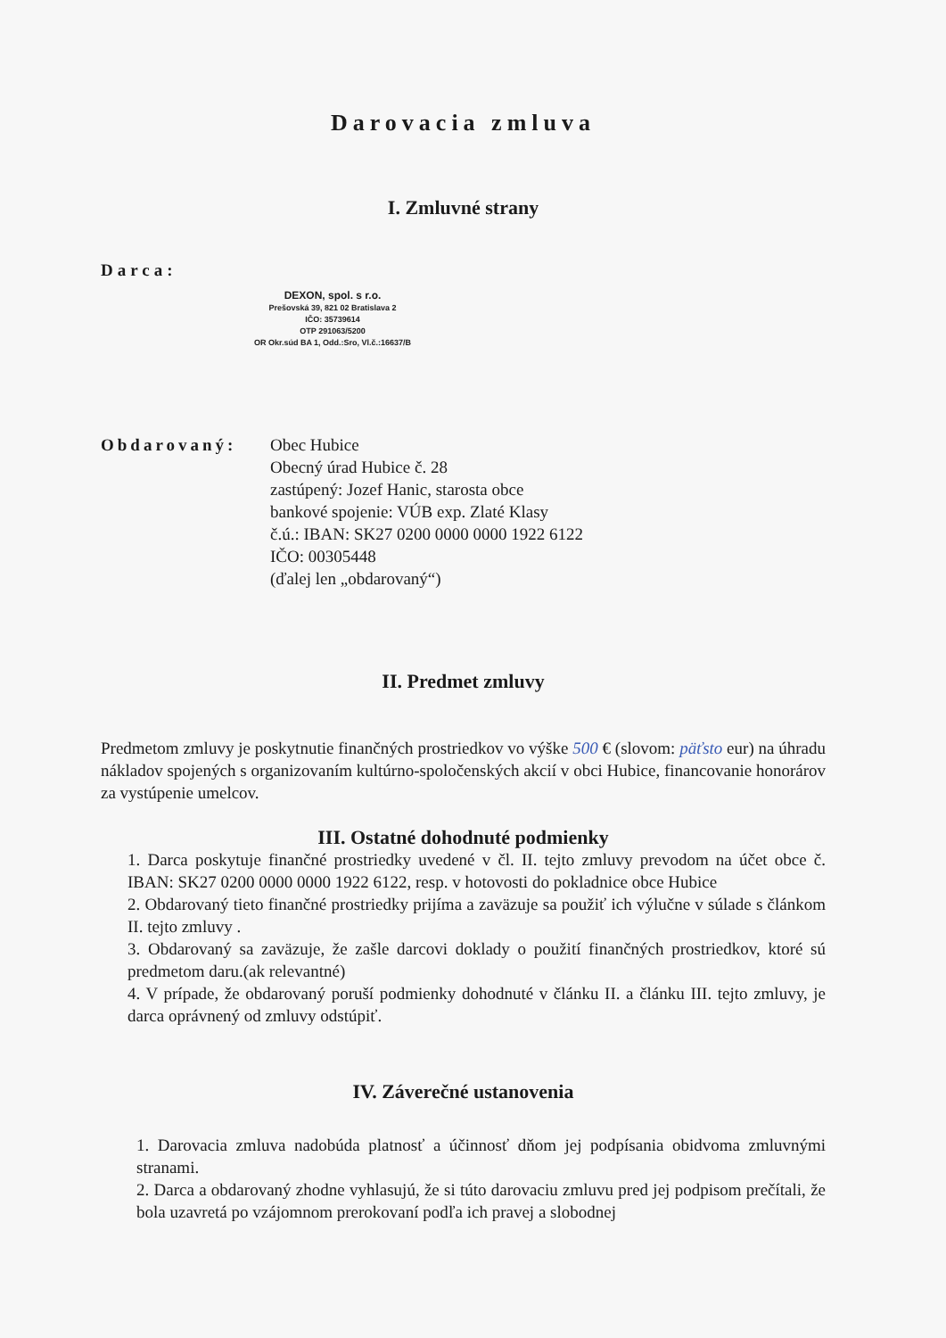Darovacia zmluva
I. Zmluvné strany
Darca:
DEXON, spol. s r.o.
Prešovská 39, 821 02 Bratislava 2
IČO: 35739614
OTP 291063/5200
OR Okr.súd BA 1, Odd.:Sro, Vl.č.:16637/B
Obdarovaný: Obec Hubice
Obecný úrad Hubice č. 28
zastúpený: Jozef Hanic, starosta obce
bankové spojenie: VÚB exp. Zlaté Klasy
č.ú.: IBAN: SK27 0200 0000 0000 1922 6122
IČO: 00305448
(ďalej len „obdarovaný“)
II. Predmet zmluvy
Predmetom zmluvy je poskytnutie finančných prostriedkov vo výške 500 € (slovom: päťsto eur) na úhradu nákladov spojených s organizovaním kultúrno-spoločenských akcií v obci Hubice, financovanie honorárov za vystúpenie umelcov.
III. Ostatné dohodnuté podmienky
1. Darca poskytuje finančné prostriedky uvedené v čl. II. tejto zmluvy prevodom na účet obce č. IBAN: SK27 0200 0000 0000 1922 6122, resp. v hotovosti do pokladnice obce Hubice
2. Obdarovaný tieto finančné prostriedky prijíma a zaväzuje sa použiť ich výlučne v súlade s článkom II. tejto zmluvy .
3. Obdarovaný sa zaväzuje, že zašle darcovi doklady o použití finančných prostriedkov, ktoré sú predmetom daru.(ak relevantné)
4. V prípade, že obdarovaný poruší podmienky dohodnuté v článku II. a článku III. tejto zmluvy, je darca oprávnený od zmluvy odstúpiť.
IV. Záverečné ustanovenia
1. Darovacia zmluva nadobúda platnosť a účinnosť dňom jej podpísania obidvoma zmluvnými stranami.
2. Darca a obdarovaný zhodne vyhlasujú, že si túto darovaciu zmluvu pred jej podpisom prečítali, že bola uzavretá po vzájomnom prerokovaní podľa ich pravej a slobodnej